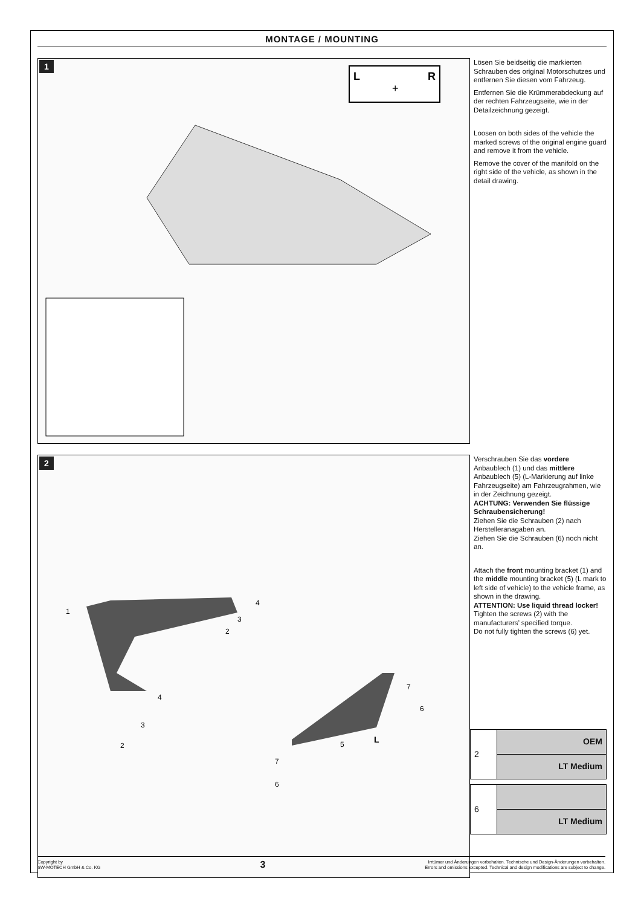MONTAGE / MOUNTING
1
L
R
+
Lösen Sie beidseitig die markierten Schrauben des original Motorschutzes und entfernen Sie diesen vom Fahrzeug.
Entfernen Sie die Krümmerabdeckung auf der rechten Fahrzeugseite, wie in der Detailzeichnung gezeigt.
Loosen on both sides of the vehicle the marked screws of the original engine guard and remove it from the vehicle.
Remove the cover of the manifold on the right side of the vehicle, as shown in the detail drawing.
2
1
4
3
2
4
3
2
5
7
6
L
7
6
Verschrauben Sie das vordere Anbaublech (1) und das mittlere Anbaublech (5) (L-Markierung auf linke Fahrzeugseite) am Fahrzeugrahmen, wie in der Zeichnung gezeigt.
ACHTUNG: Verwenden Sie flüssige Schraubensicherung!
Ziehen Sie die Schrauben (2) nach Herstelleranagaben an.
Ziehen Sie die Schrauben (6) noch nicht an.
Attach the front mounting bracket (1) and the middle mounting bracket (5) (L mark to left side of vehicle) to the vehicle frame, as shown in the drawing.
ATTENTION: Use liquid thread locker!
Tighten the screws (2) with the manufacturers’ specified torque.
Do not fully tighten the screws (6) yet.
| 2 | OEM |
| | LT Medium |
| 6 | |
| | LT Medium |
Copyright by
SW-MOTECH GmbH & Co. KG
3
Irrtümer und Änderungen vorbehalten. Technische und Design-Änderungen vorbehalten.
Errors and omissions excepted. Technical and design modifications are subject to change.